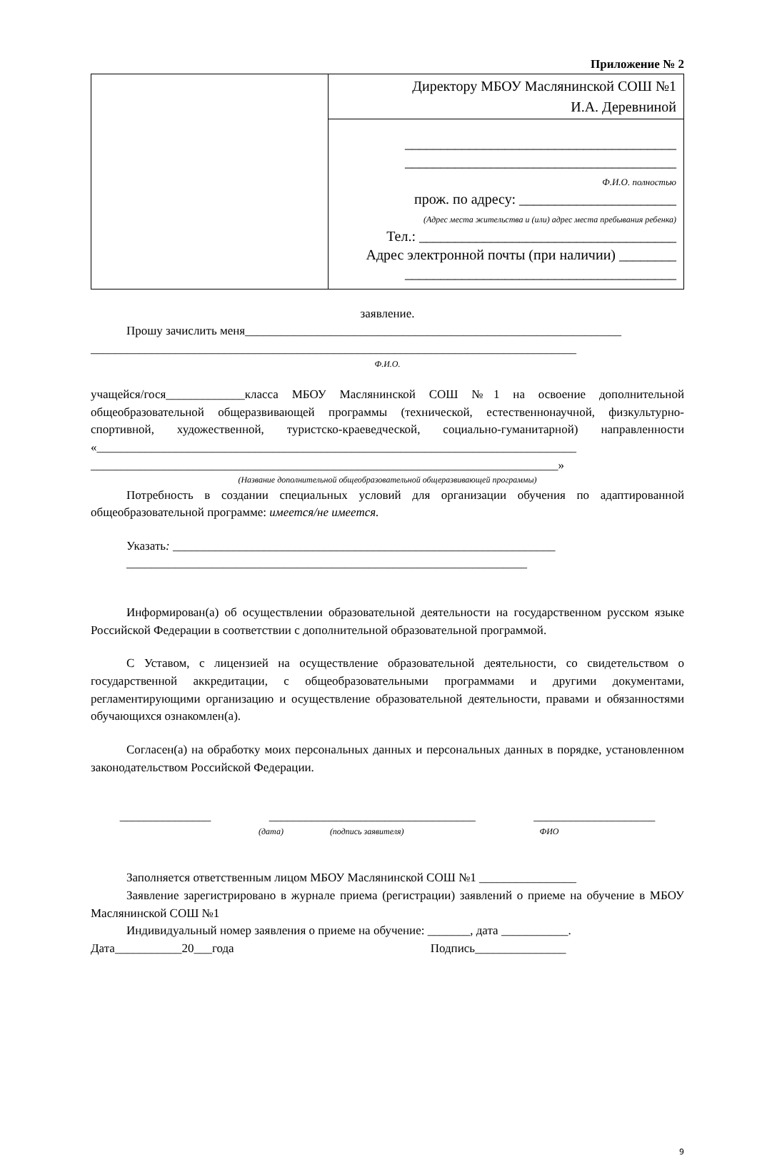Приложение № 2
| | Директору МБОУ Маслянинской СОШ №1 И.А. Деревниной |
| | ______________________________________ ______________________________________ Ф.И.О. полностью прож. по адресу: ______________________ (Адрес места жительства и (или) адрес места пребывания ребенка) Тел.: ____________________________________ Адрес электронной почты (при наличии) ________ ______________________________________ |
заявление.
Прошу зачислить меня______________________________________________________________
________________________________________________________________________________
Ф.И.О.
учащейся/гося_____________класса МБОУ Маслянинской СОШ №1 на освоение дополнительной общеобразовательной общеразвивающей программы (технической, естественнонаучной, физкультурно-спортивной, художественной, туристско-краеведческой, социально-гуманитарной) направленности «_______________________________________________________________________________
_____________________________________________________________________________»
(Название дополнительной общеобразовательной общеразвивающей программы)
Потребность в создании специальных условий для организации обучения по адаптированной общеобразовательной программе: имеется/не имеется.
Указать: _______________________________________________________________
__________________________________________________________________
Информирован(а) об осуществлении образовательной деятельности на государственном русском языке Российской Федерации в соответствии с дополнительной образовательной программой.
С Уставом, с лицензией на осуществление образовательной деятельности, со свидетельством о государственной аккредитации, с общеобразовательными программами и другими документами, регламентирующими организацию и осуществление образовательной деятельности, правами и обязанностями обучающихся ознакомлен(а).
Согласен(а) на обработку моих персональных данных и персональных данных в порядке, установленном законодательством Российской Федерации.
_______________ __________________________________ ____________________
(дата) (подпись заявителя) ФИО
Заполняется ответственным лицом МБОУ Маслянинской СОШ №1 ________________
Заявление зарегистрировано в журнале приема (регистрации) заявлений о приеме на обучение в МБОУ Маслянинской СОШ №1
Индивидуальный номер заявления о приеме на обучение: _______, дата ___________.
Дата___________20___года Подпись_______________
9